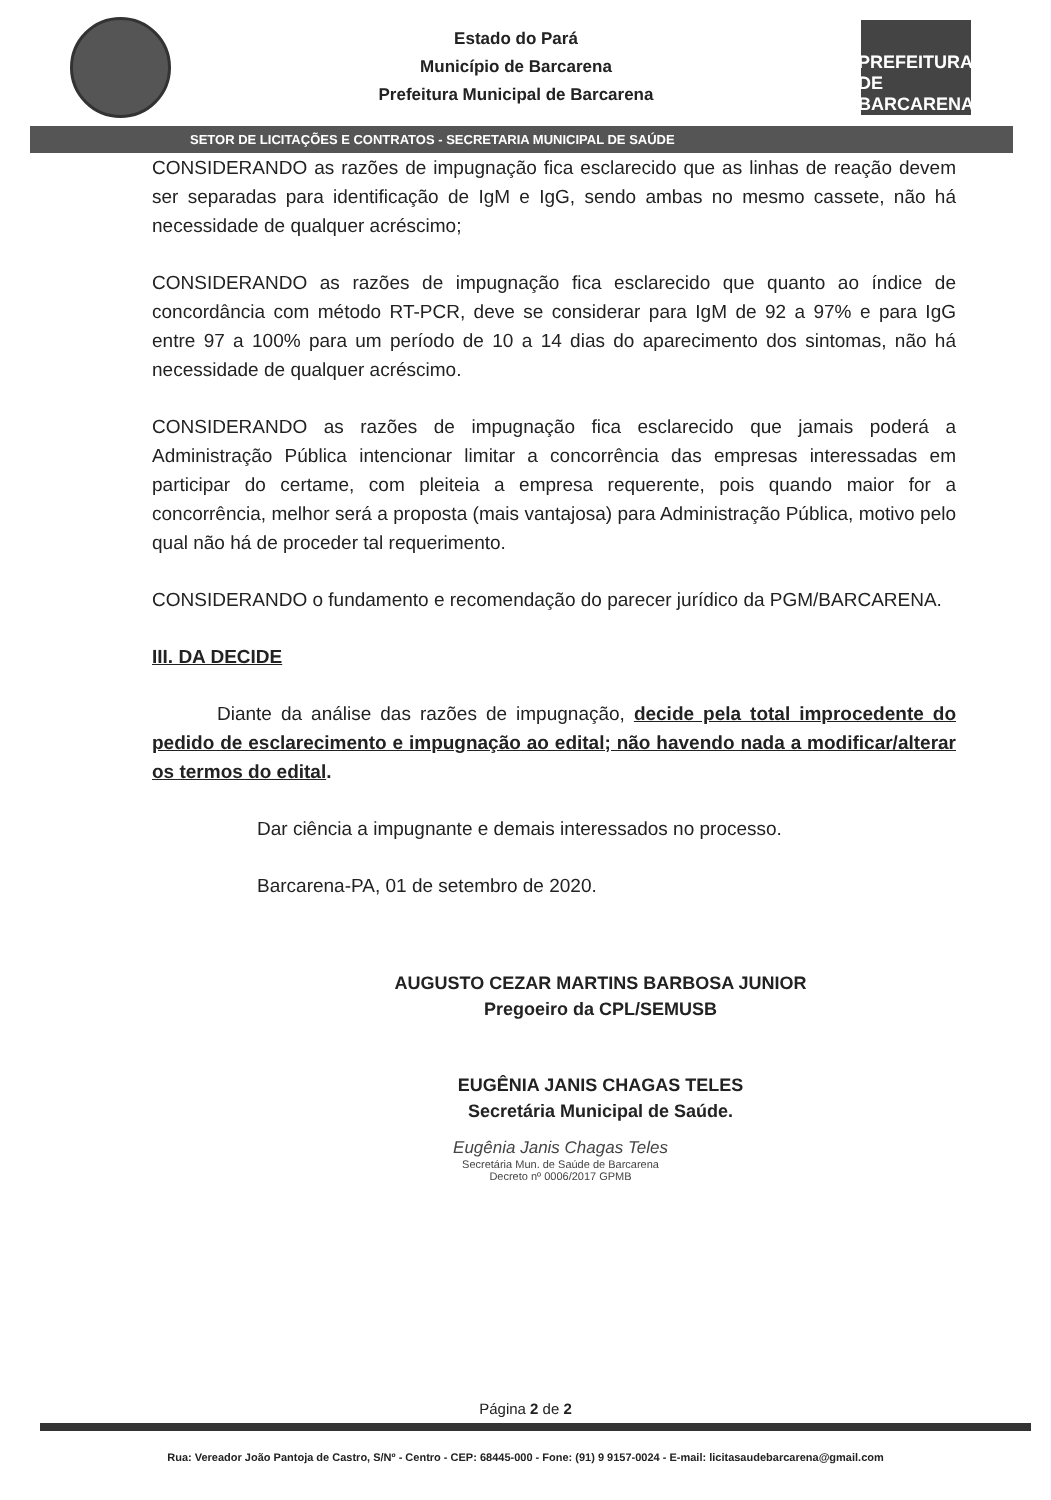Estado do Pará
Município de Barcarena
Prefeitura Municipal de Barcarena
PREFEITURA DE BARCARENA
SETOR DE LICITAÇÕES E CONTRATOS - SECRETARIA MUNICIPAL DE SAÚDE
CONSIDERANDO as razões de impugnação fica esclarecido que as linhas de reação devem ser separadas para identificação de IgM e IgG, sendo ambas no mesmo cassete, não há necessidade de qualquer acréscimo;
CONSIDERANDO as razões de impugnação fica esclarecido que quanto ao índice de concordância com método RT-PCR, deve se considerar para IgM de 92 a 97% e para IgG entre 97 a 100% para um período de 10 a 14 dias do aparecimento dos sintomas, não há necessidade de qualquer acréscimo.
CONSIDERANDO as razões de impugnação fica esclarecido que jamais poderá a Administração Pública intencionar limitar a concorrência das empresas interessadas em participar do certame, com pleiteia a empresa requerente, pois quando maior for a concorrência, melhor será a proposta (mais vantajosa) para Administração Pública, motivo pelo qual não há de proceder tal requerimento.
CONSIDERANDO o fundamento e recomendação do parecer jurídico da PGM/BARCARENA.
III. DA DECIDE
Diante da análise das razões de impugnação, decide pela total improcedente do pedido de esclarecimento e impugnação ao edital; não havendo nada a modificar/alterar os termos do edital.
Dar ciência a impugnante e demais interessados no processo.
Barcarena-PA, 01 de setembro de 2020.
AUGUSTO CEZAR MARTINS BARBOSA JUNIOR
Pregoeiro da CPL/SEMUSB
EUGÊNIA JANIS CHAGAS TELES
Secretária Municipal de Saúde.
Eugênia Janis Chagas Teles
Secretária Mun. de Saúde de Barcarena
Decreto nº 0006/2017 GPMB
Página 2 de 2
Rua: Vereador João Pantoja de Castro, S/Nº - Centro - CEP: 68445-000 - Fone: (91) 9 9157-0024 - E-mail: licitasaudebarcarena@gmail.com